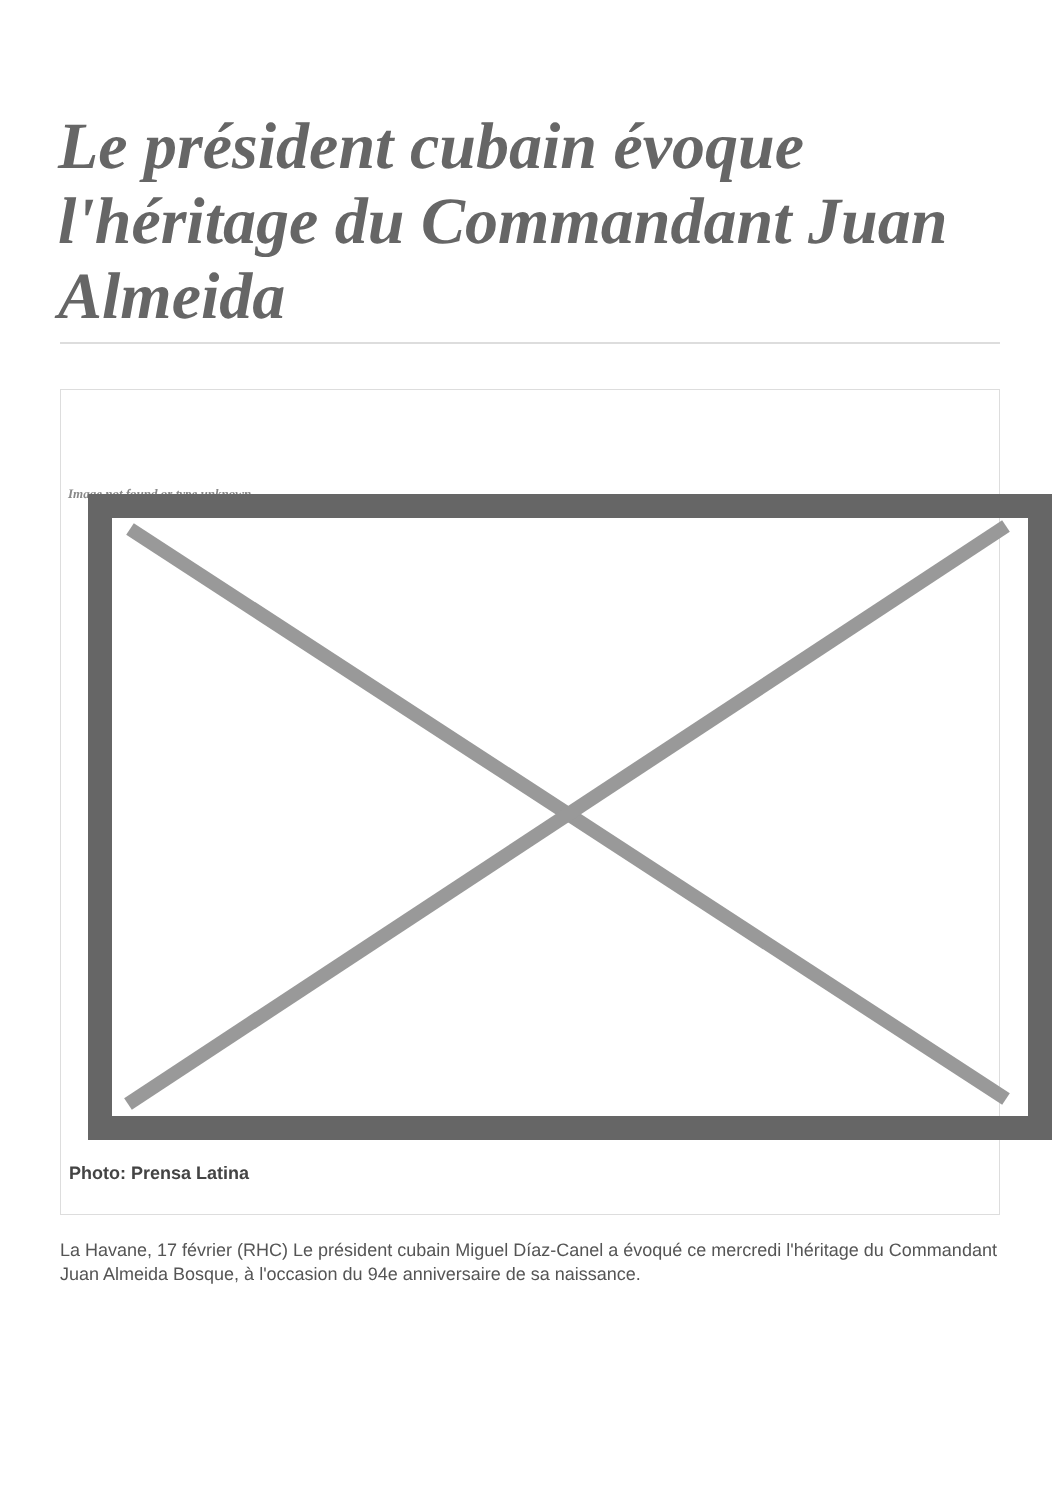Le président cubain évoque l'héritage du Commandant Juan Almeida
Image not found or type unknown
Photo: Prensa Latina
La Havane, 17 février (RHC) Le président cubain Miguel Díaz-Canel a évoqué ce mercredi l'héritage du Commandant Juan Almeida Bosque, à l'occasion du 94e anniversaire de sa naissance.